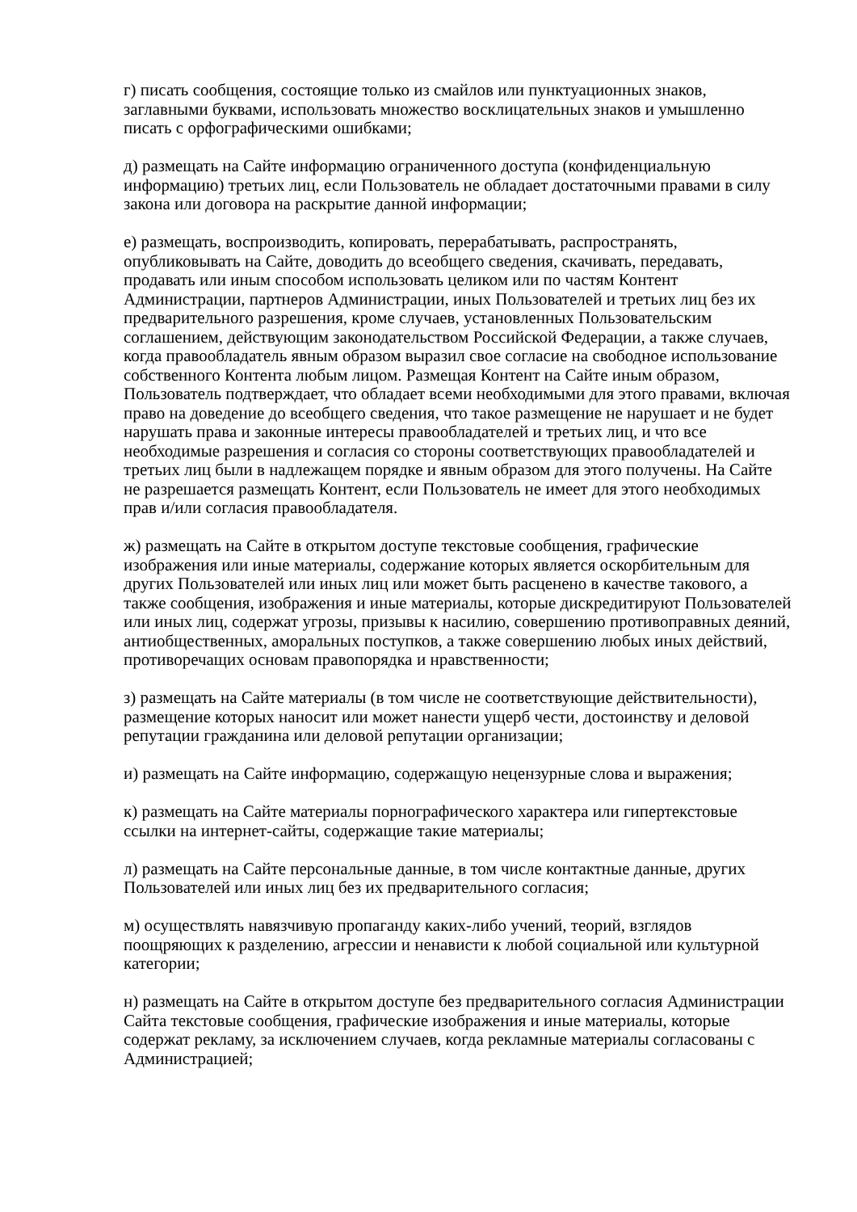г) писать сообщения, состоящие только из смайлов или пунктуационных знаков, заглавными буквами, использовать множество восклицательных знаков и умышленно писать с орфографическими ошибками;
д) размещать на Сайте информацию ограниченного доступа (конфиденциальную информацию) третьих лиц, если Пользователь не обладает достаточными правами в силу закона или договора на раскрытие данной информации;
е) размещать, воспроизводить, копировать, перерабатывать, распространять, опубликовывать на Сайте, доводить до всеобщего сведения, скачивать, передавать, продавать или иным способом использовать целиком или по частям Контент Администрации, партнеров Администрации, иных Пользователей и третьих лиц без их предварительного разрешения, кроме случаев, установленных Пользовательским соглашением, действующим законодательством Российской Федерации, а также случаев, когда правообладатель явным образом выразил свое согласие на свободное использование собственного Контента любым лицом. Размещая Контент на Сайте иным образом, Пользователь подтверждает, что обладает всеми необходимыми для этого правами, включая право на доведение до всеобщего сведения, что такое размещение не нарушает и не будет нарушать права и законные интересы правообладателей и третьих лиц, и что все необходимые разрешения и согласия со стороны соответствующих правообладателей и третьих лиц были в надлежащем порядке и явным образом для этого получены. На Сайте не разрешается размещать Контент, если Пользователь не имеет для этого необходимых прав и/или согласия правообладателя.
ж) размещать на Сайте в открытом доступе текстовые сообщения, графические изображения или иные материалы, содержание которых является оскорбительным для других Пользователей или иных лиц или может быть расценено в качестве такового, а также сообщения, изображения и иные материалы, которые дискредитируют Пользователей или иных лиц, содержат угрозы, призывы к насилию, совершению противоправных деяний, антиобщественных, аморальных поступков, а также совершению любых иных действий, противоречащих основам правопорядка и нравственности;
з) размещать на Сайте материалы (в том числе не соответствующие действительности), размещение которых наносит или может нанести ущерб чести, достоинству и деловой репутации гражданина или деловой репутации организации;
и) размещать на Сайте информацию, содержащую нецензурные слова и выражения;
к) размещать на Сайте материалы порнографического характера или гипертекстовые ссылки на интернет-сайты, содержащие такие материалы;
л) размещать на Сайте персональные данные, в том числе контактные данные, других Пользователей или иных лиц без их предварительного согласия;
м) осуществлять навязчивую пропаганду каких-либо учений, теорий, взглядов поощряющих к разделению, агрессии и ненависти к любой социальной или культурной категории;
н) размещать на Сайте в открытом доступе без предварительного согласия Администрации Сайта текстовые сообщения, графические изображения и иные материалы, которые содержат рекламу, за исключением случаев, когда рекламные материалы согласованы с Администрацией;